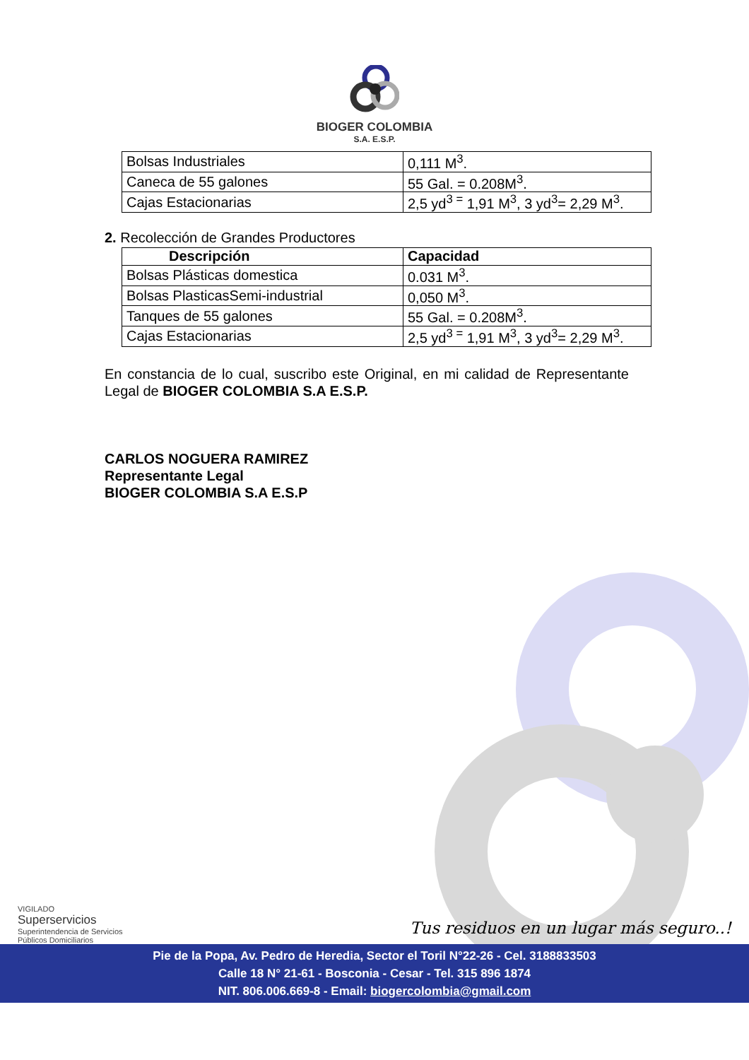BIOGER COLOMBIA
S.A. E.S.P.
| Bolsas Industriales | 0,111 M<sup>3</sup>. |
| Caneca de 55 galones | 55 Gal. = 0.208M<sup>3</sup>. |
| Cajas Estacionarias | 2,5 yd<sup>3 =</sup> 1,91 M<sup>3</sup>, 3 yd<sup>3</sup>= 2,29 M<sup>3</sup>. |
2. Recolección de Grandes Productores
| Descripción | Capacidad |
| --- | --- |
| Bolsas Plásticas domestica | 0.031 M<sup>3</sup>. |
| Bolsas PlasticasSemi-industrial | 0,050 M<sup>3</sup>. |
| Tanques de 55 galones | 55 Gal. = 0.208M<sup>3</sup>. |
| Cajas Estacionarias | 2,5 yd<sup>3 =</sup> 1,91 M<sup>3</sup>, 3 yd<sup>3</sup>= 2,29 M<sup>3</sup>. |
En constancia de lo cual, suscribo este Original, en mi calidad de Representante Legal de BIOGER COLOMBIA S.A E.S.P.
CARLOS NOGUERA RAMIREZ
Representante Legal
BIOGER COLOMBIA S.A E.S.P
VIGILADO
Superservicios
Superintendencia de Servicios
Públicos Domiciliarios
Tus residuos en un lugar más seguro..!
Pie de la Popa, Av. Pedro de Heredia, Sector el Toril N°22-26 - Cel. 3188833503
Calle 18 N° 21-61 - Bosconia - Cesar - Tel. 315 896 1874
NIT. 806.006.669-8 - Email: biogercolombia@gmail.com